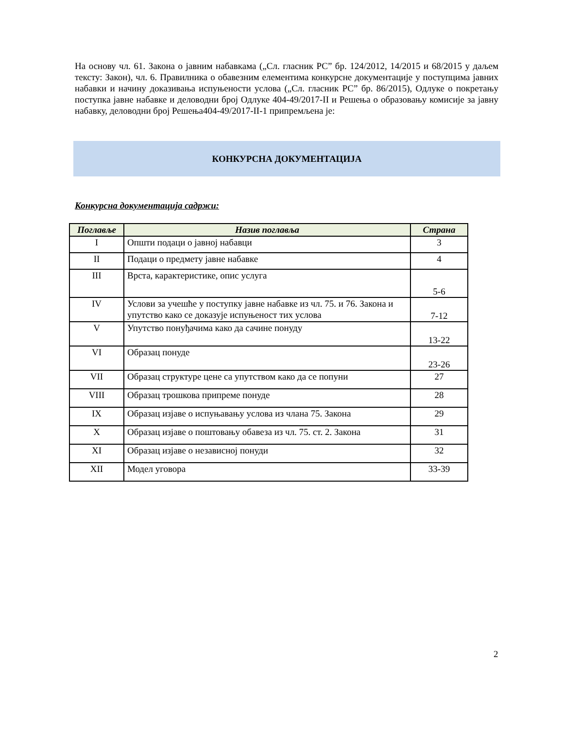На основу чл. 61. Закона о јавним набавкама („Сл. гласник РС” бр. 124/2012, 14/2015 и 68/2015 у даљем тексту: Закон), чл. 6. Правилника о обавезним елементима конкурсне документације у поступцима јавних набавки и начину доказивања испуњености услова („Сл. гласник РС” бр. 86/2015), Одлуке о покретању поступка јавне набавке и деловодни број Одлуке 404-49/2017-II и Решења о образовању комисије за јавну набавку, деловодни број Решења404-49/2017-II-1 припремљена је:
КОНКУРСНА ДОКУМЕНТАЦИЈА
Конкурсна документација садржи:
| Поглавље | Назив поглавља | Страна |
| --- | --- | --- |
| I | Општи подаци о јавној набавци | 3 |
| II | Подаци о предмету јавне набавке | 4 |
| III | Врста, карактеристике, опис услуга | 5-6 |
| IV | Услови за учешће у поступку јавне набавке из чл. 75. и 76. Закона и упутство како се доказује испуњеност тих услова | 7-12 |
| V | Упутство понуђачима како да сачине понуду | 13-22 |
| VI | Образац понуде | 23-26 |
| VII | Образац структуре цене са упутством како да се попуни | 27 |
| VIII | Образац трошкова припреме понуде | 28 |
| IX | Образац изјаве о испуњавању услова из члана 75. Закона | 29 |
| X | Образац изјаве о поштовању обавеза из чл. 75. ст. 2. Закона | 31 |
| XI | Образац изјаве о независној понуди | 32 |
| XII | Модел уговора | 33-39 |
2